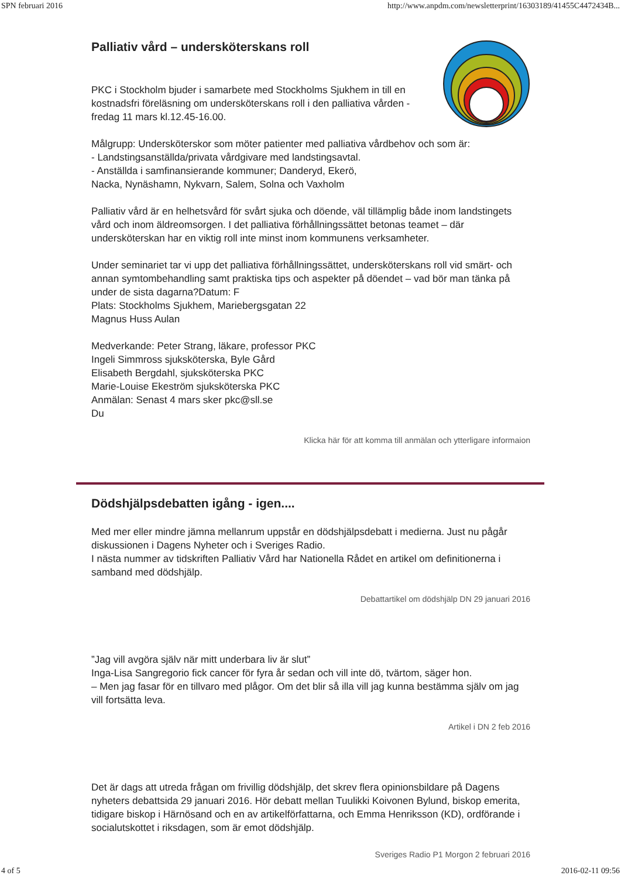SPN februari 2016 http://www.anpdm.com/newsletterprint/16303189/41455C4472434B...
Palliativ vård – undersköterskans roll
PKC i Stockholm bjuder i samarbete med Stockholms Sjukhem in till en kostnadsfri föreläsning om undersköterskans roll i den palliativa vården -
fredag 11 mars kl.12.45-16.00.
Målgrupp: Undersköterskor som möter patienter med palliativa vårdbehov och som är:
- Landstingsanställda/privata vårdgivare med landstingsavtal.
- Anställda i samfinansierande kommuner; Danderyd, Ekerö,
Nacka, Nynäshamn, Nykvarn, Salem, Solna och Vaxholm
Palliativ vård är en helhetsvård för svårt sjuka och döende, väl tillämplig både inom landstingets vård och inom äldreomsorgen. I det palliativa förhållningssättet betonas teamet – där undersköterskan har en viktig roll inte minst inom kommunens verksamheter.
Under seminariet tar vi upp det palliativa förhållningssättet, undersköterskans roll vid smärt- och annan symtombehandling samt praktiska tips och aspekter på döendet – vad bör man tänka på under de sista dagarna?Datum: F
Plats: Stockholms Sjukhem, Mariebergsgatan 22
Magnus Huss Aulan
Medverkande: Peter Strang, läkare, professor PKC
Ingeli Simmross sjuksköterska, Byle Gård
Elisabeth Bergdahl, sjuksköterska PKC
Marie-Louise Ekeström sjuksköterska PKC
Anmälan: Senast 4 mars sker pkc@sll.se
Du
Klicka här för att komma till anmälan och ytterligare informaion
Dödshjälpsdebatten igång - igen....
Med mer eller mindre jämna mellanrum uppstår en dödshjälpsdebatt i medierna. Just nu pågår diskussionen i Dagens Nyheter och i Sveriges Radio.
I nästa nummer av tidskriften Palliativ Vård har Nationella Rådet en artikel om definitionerna i samband med dödshjälp.
Debattartikel om dödshjälp DN 29 januari 2016
”Jag vill avgöra själv när mitt underbara liv är slut”
Inga-Lisa Sangregorio fick cancer för fyra år sedan och vill inte dö, tvärtom, säger hon.
– Men jag fasar för en tillvaro med plågor. Om det blir så illa vill jag kunna bestämma själv om jag vill fortsätta leva.
Artikel i DN 2 feb 2016
Det är dags att utreda frågan om frivillig dödshjälp, det skrev flera opinionsbildare på Dagens nyheters debattsida 29 januari 2016. Hör debatt mellan Tuulikki Koivonen Bylund, biskop emerita, tidigare biskop i Härnösand och en av artikelförfattarna, och Emma Henriksson (KD), ordförande i socialutskottet i riksdagen, som är emot dödshjälp.
Sveriges Radio P1 Morgon 2 februari 2016
4 of 5 2016-02-11 09:56